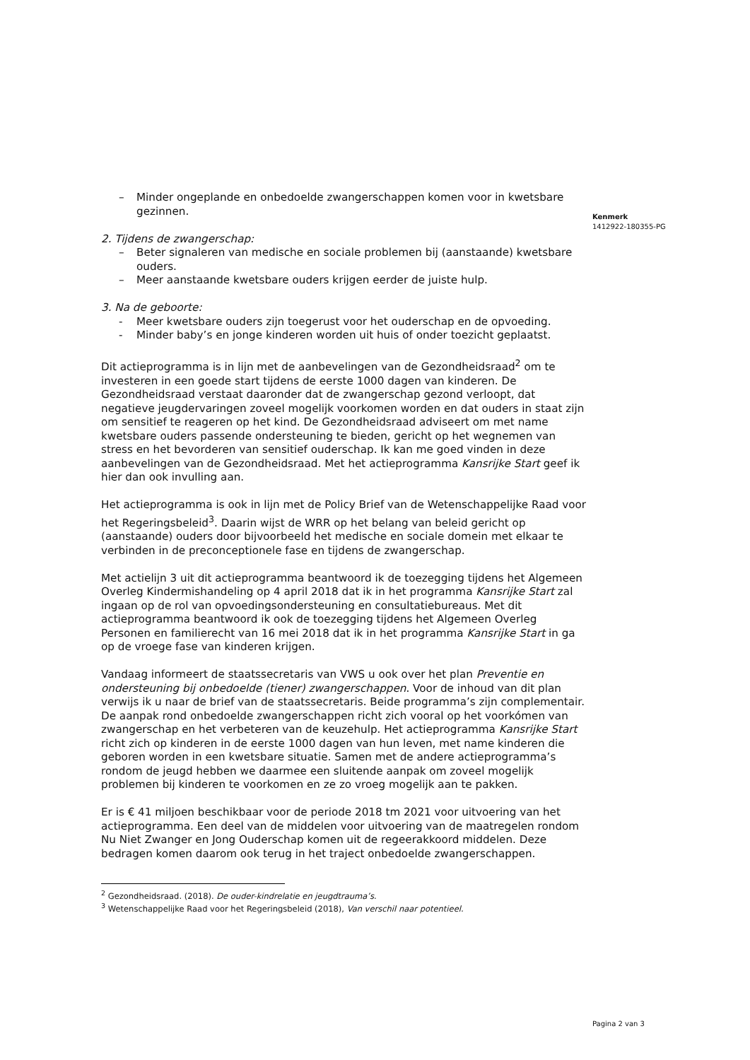Kenmerk
1412922-180355-PG
– Minder ongeplande en onbedoelde zwangerschappen komen voor in kwetsbare gezinnen.
2. Tijdens de zwangerschap:
– Beter signaleren van medische en sociale problemen bij (aanstaande) kwetsbare ouders.
– Meer aanstaande kwetsbare ouders krijgen eerder de juiste hulp.
3. Na de geboorte:
- Meer kwetsbare ouders zijn toegerust voor het ouderschap en de opvoeding.
- Minder baby’s en jonge kinderen worden uit huis of onder toezicht geplaatst.
Dit actieprogramma is in lijn met de aanbevelingen van de Gezondheidsraad<sup>2</sup> om te investeren in een goede start tijdens de eerste 1000 dagen van kinderen. De Gezondheidsraad verstaat daaronder dat de zwangerschap gezond verloopt, dat negatieve jeugdervaringen zoveel mogelijk voorkomen worden en dat ouders in staat zijn om sensitief te reageren op het kind. De Gezondheidsraad adviseert om met name kwetsbare ouders passende ondersteuning te bieden, gericht op het wegnemen van stress en het bevorderen van sensitief ouderschap. Ik kan me goed vinden in deze aanbevelingen van de Gezondheidsraad. Met het actieprogramma Kansrijke Start geef ik hier dan ook invulling aan.
Het actieprogramma is ook in lijn met de Policy Brief van de Wetenschappelijke Raad voor het Regeringsbeleid<sup>3</sup>. Daarin wijst de WRR op het belang van beleid gericht op (aanstaande) ouders door bijvoorbeeld het medische en sociale domein met elkaar te verbinden in de preconceptionele fase en tijdens de zwangerschap.
Met actielijn 3 uit dit actieprogramma beantwoord ik de toezegging tijdens het Algemeen Overleg Kindermishandeling op 4 april 2018 dat ik in het programma Kansrijke Start zal ingaan op de rol van opvoedingsondersteuning en consultatiebureaus. Met dit actieprogramma beantwoord ik ook de toezegging tijdens het Algemeen Overleg Personen en familierecht van 16 mei 2018 dat ik in het programma Kansrijke Start in ga op de vroege fase van kinderen krijgen.
Vandaag informeert de staatssecretaris van VWS u ook over het plan Preventie en ondersteuning bij onbedoelde (tiener) zwangerschappen. Voor de inhoud van dit plan verwijs ik u naar de brief van de staatssecretaris. Beide programma’s zijn complementair. De aanpak rond onbedoelde zwangerschappen richt zich vooral op het voorkómen van zwangerschap en het verbeteren van de keuzehulp. Het actieprogramma Kansrijke Start richt zich op kinderen in de eerste 1000 dagen van hun leven, met name kinderen die geboren worden in een kwetsbare situatie. Samen met de andere actieprogramma’s rondom de jeugd hebben we daarmee een sluitende aanpak om zoveel mogelijk problemen bij kinderen te voorkomen en ze zo vroeg mogelijk aan te pakken.
Er is € 41 miljoen beschikbaar voor de periode 2018 tm 2021 voor uitvoering van het actieprogramma. Een deel van de middelen voor uitvoering van de maatregelen rondom Nu Niet Zwanger en Jong Ouderschap komen uit de regeerakkoord middelen. Deze bedragen komen daarom ook terug in het traject onbedoelde zwangerschappen.
<sup>2</sup> Gezondheidsraad. (2018). De ouder-kindrelatie en jeugdtrauma’s.
<sup>3</sup> Wetenschappelijke Raad voor het Regeringsbeleid (2018), Van verschil naar potentieel.
Pagina 2 van 3